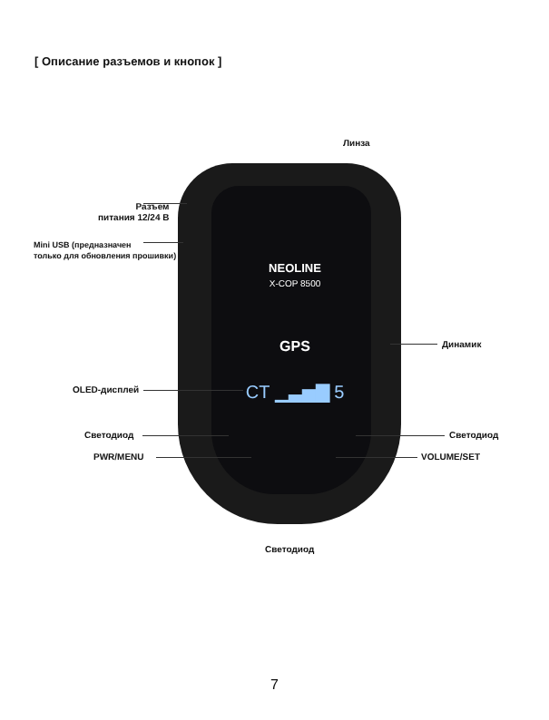[ Описание разъемов и кнопок ]
NEOLINE
X-COP 8500
GPS
CT ▁▃▅▇ 5
Линза
Разъем
питания 12/24 В
Mini USB (предназначен
только для обновления прошивки)
Динамик
OLED-дисплей
Светодиод Светодиод
PWR/MENU VOLUME/SET
Светодиод
7